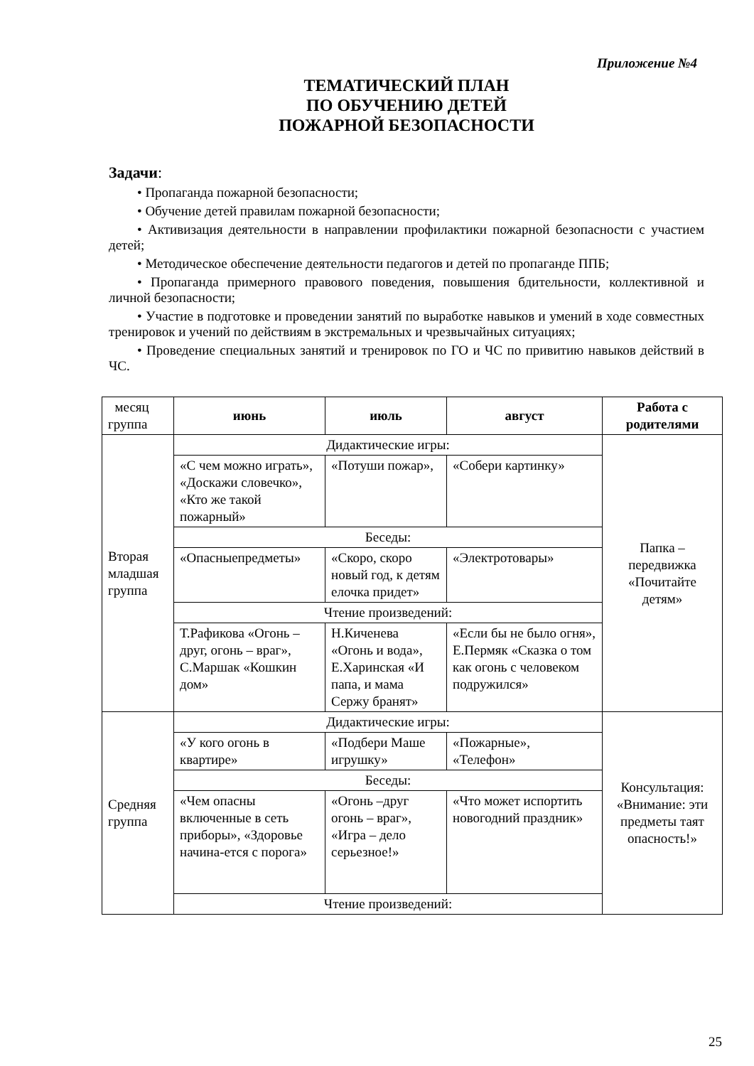Приложение №4
ТЕМАТИЧЕСКИЙ ПЛАН
ПО ОБУЧЕНИЮ ДЕТЕЙ
ПОЖАРНОЙ БЕЗОПАСНОСТИ
Задачи:
• Пропаганда пожарной безопасности;
• Обучение детей правилам пожарной безопасности;
• Активизация деятельности в направлении профилактики пожарной безопасности с участием детей;
• Методическое обеспечение деятельности педагогов и детей по пропаганде ППБ;
• Пропаганда примерного правового поведения, повышения бдительности, коллективной и личной безопасности;
• Участие в подготовке и проведении занятий по выработке навыков и умений в ходе совместных тренировок и учений по действиям в экстремальных и чрезвычайных ситуациях;
• Проведение специальных занятий и тренировок по ГО и ЧС по привитию навыков действий в ЧС.
| месяц группа | июнь | июль | август | Работа с родителями |
| Вторая младшая группа | Дидактические игры: | | | Папка – передвижка «Почитайте детям» |
| | «С чем можно играть», «Доскажи словечко», «Кто же такой пожарный» | «Потуши пожар», | «Собери картинку» | |
| | Беседы: | | | |
| | «Опасныепредметы» | «Скоро, скоро новый год, к детям елочка придет» | «Электротовары» | |
| | Чтение произведений: | | | |
| | Т.Рафикова «Огонь – друг, огонь – враг», С.Маршак «Кошкин дом» | Н.Киченева «Огонь и вода», Е.Харинская «И папа, и мама Сержу бранят» | «Если бы не было огня», Е.Пермяк «Сказка о том как огонь с человеком подружился» | |
| Средняя группа | Дидактические игры: | | | Консультация: «Внимание: эти предметы таят опасность!» |
| | «У кого огонь в квартире» | «Подбери Маше игрушку» | «Пожарные», «Телефон» | |
| | Беседы: | | | |
| | «Чем опасны включенные в сеть приборы», «Здоровье начина-ется с порога» | «Огонь –друг огонь – враг», «Игра – дело серьезное!» | «Что может испортить новогодний праздник» | |
| | Чтение произведений: | | | |
25